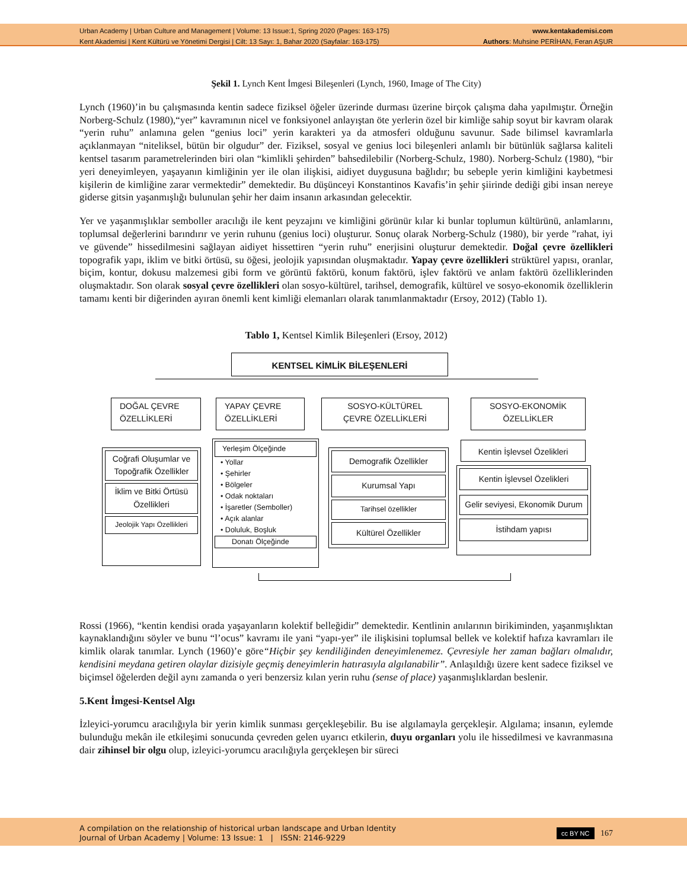Urban Academy | Urban Culture and Management | Volume: 13 Issue:1, Spring 2020 (Pages: 163-175)
Kent Akademisi | Kent Kültürü ve Yönetimi Dergisi | Cilt: 13 Sayı: 1, Bahar 2020 (Sayfalar: 163-175)
www.kentakademisi.com
Authors: Muhsine PERİHAN, Feran AŞUR
Şekil 1. Lynch Kent İmgesi Bileşenleri (Lynch, 1960, Image of The City)
Lynch (1960)’in bu çalışmasında kentin sadece fiziksel öğeler üzerinde durması üzerine birçok çalışma daha yapılmıştır. Örneğin Norberg-Schulz (1980),“yer” kavramının nicel ve fonksiyonel anlayıştan öte yerlerin özel bir kimliğe sahip soyut bir kavram olarak “yerin ruhu” anlamına gelen “genius loci” yerin karakteri ya da atmosferi olduğunu savunur. Sade bilimsel kavramlarla açıklanmayan “niteliksel, bütün bir olgudur” der. Fiziksel, sosyal ve genius loci bileşenleri anlamlı bir bütünlük sağlarsa kaliteli kentsel tasarım parametrelerinden biri olan “kimlikli şehirden” bahsedilebilir (Norberg-Schulz, 1980). Norberg-Schulz (1980), “bir yeri deneyimleyen, yaşayanın kimliğinin yer ile olan ilişkisi, aidiyet duygusuna bağlıdır; bu sebeple yerin kimliğini kaybetmesi kişilerin de kimliğine zarar vermektedir” demektedir. Bu düşünceyi Konstantinos Kavafis’in şehir şiirinde dediği gibi insan nereye giderse gitsin yaşanmışlığı bulunulan şehir her daim insanın arkasından gelecektir.
Yer ve yaşanmışlıklar semboller aracılığı ile kent peyzajını ve kimliğini görünür kılar ki bunlar toplumun kültürünü, anlamlarını, toplumsal değerlerini barındırır ve yerin ruhunu (genius loci) oluşturur. Sonuç olarak Norberg-Schulz (1980), bir yerde ”rahat, iyi ve güvende” hissedilmesini sağlayan aidiyet hissettiren “yerin ruhu” enerjisini oluşturur demektedir. Doğal çevre özellikleri topografik yapı, iklim ve bitki örtüsü, su öğesi, jeolojik yapısından oluşmaktadır. Yapay çevre özellikleri strüktürel yapısı, oranlar, biçim, kontur, dokusu malzemesi gibi form ve görüntü faktörü, konum faktörü, işlev faktörü ve anlam faktörü özelliklerinden oluşmaktadır. Son olarak sosyal çevre özellikleri olan sosyo-kültürel, tarihsel, demografik, kültürel ve sosyo-ekonomik özelliklerin tamamı kenti bir diğerinden ayıran önemli kent kimliği elemanları olarak tanımlanmaktadır (Ersoy, 2012) (Tablo 1).
Tablo 1, Kentsel Kimlik Bileşenleri (Ersoy, 2012)
KENTSEL KİMLİK BİLEŞENLERİ
DOĞAL ÇEVRE
ÖZELLİKLERİ
YAPAY ÇEVRE
ÖZELLİKLERİ
SOSYO-KÜLTÜREL
ÇEVRE ÖZELLİKLERİ
SOSYO-EKONOMİK
ÖZELLİKLER
Coğrafi Oluşumlar ve Topoğrafik Özellikler
İklim ve Bitki Örtüsü Özellikleri
Jeolojik Yapı Özellikleri
Yerleşim Ölçeğinde
• Yollar
• Şehirler
• Bölgeler
• Odak noktaları
• İşaretler (Semboller)
• Açık alanlar
• Doluluk, Boşluk
Donatı Ölçeğinde
Demografik Özellikler
Kurumsal Yapı
Tarihsel özellikler
Kültürel Özellikler
Kentin İşlevsel Özelikleri
Kentin İşlevsel Özelikleri
Gelir seviyesi, Ekonomik Durum
İstihdam yapısı
Rossi (1966), “kentin kendisi orada yaşayanların kolektif belleğidir” demektedir. Kentlinin anılarının birikiminden, yaşanmışlıktan kaynaklandığını söyler ve bunu “l’ocus” kavramı ile yani “yapı-yer” ile ilişkisini toplumsal bellek ve kolektif hafıza kavramları ile kimlik olarak tanımlar. Lynch (1960)’e göre“Hiçbir şey kendiliğinden deneyimlenemez. Çevresiyle her zaman bağları olmalıdır, kendisini meydana getiren olaylar dizisiyle geçmiş deneyimlerin hatırasıyla algılanabilir”. Anlaşıldığı üzere kent sadece fiziksel ve biçimsel öğelerden değil aynı zamanda o yeri benzersiz kılan yerin ruhu (sense of place) yaşanmışlıklardan beslenir.
5.Kent İmgesi-Kentsel Algı
İzleyici-yorumcu aracılığıyla bir yerin kimlik sunması gerçekleşebilir. Bu ise algılamayla gerçekleşir. Algılama; insanın, eylemde bulunduğu mekân ile etkileşimi sonucunda çevreden gelen uyarıcı etkilerin, duyu organları yolu ile hissedilmesi ve kavranmasına dair zihinsel bir olgu olup, izleyici-yorumcu aracılığıyla gerçekleşen bir süreci
A compilation on the relationship of historical urban landscape and Urban Identity
Journal of Urban Academy | Volume: 13 Issue: 1 | ISSN: 2146-9229
cc BY NC 167